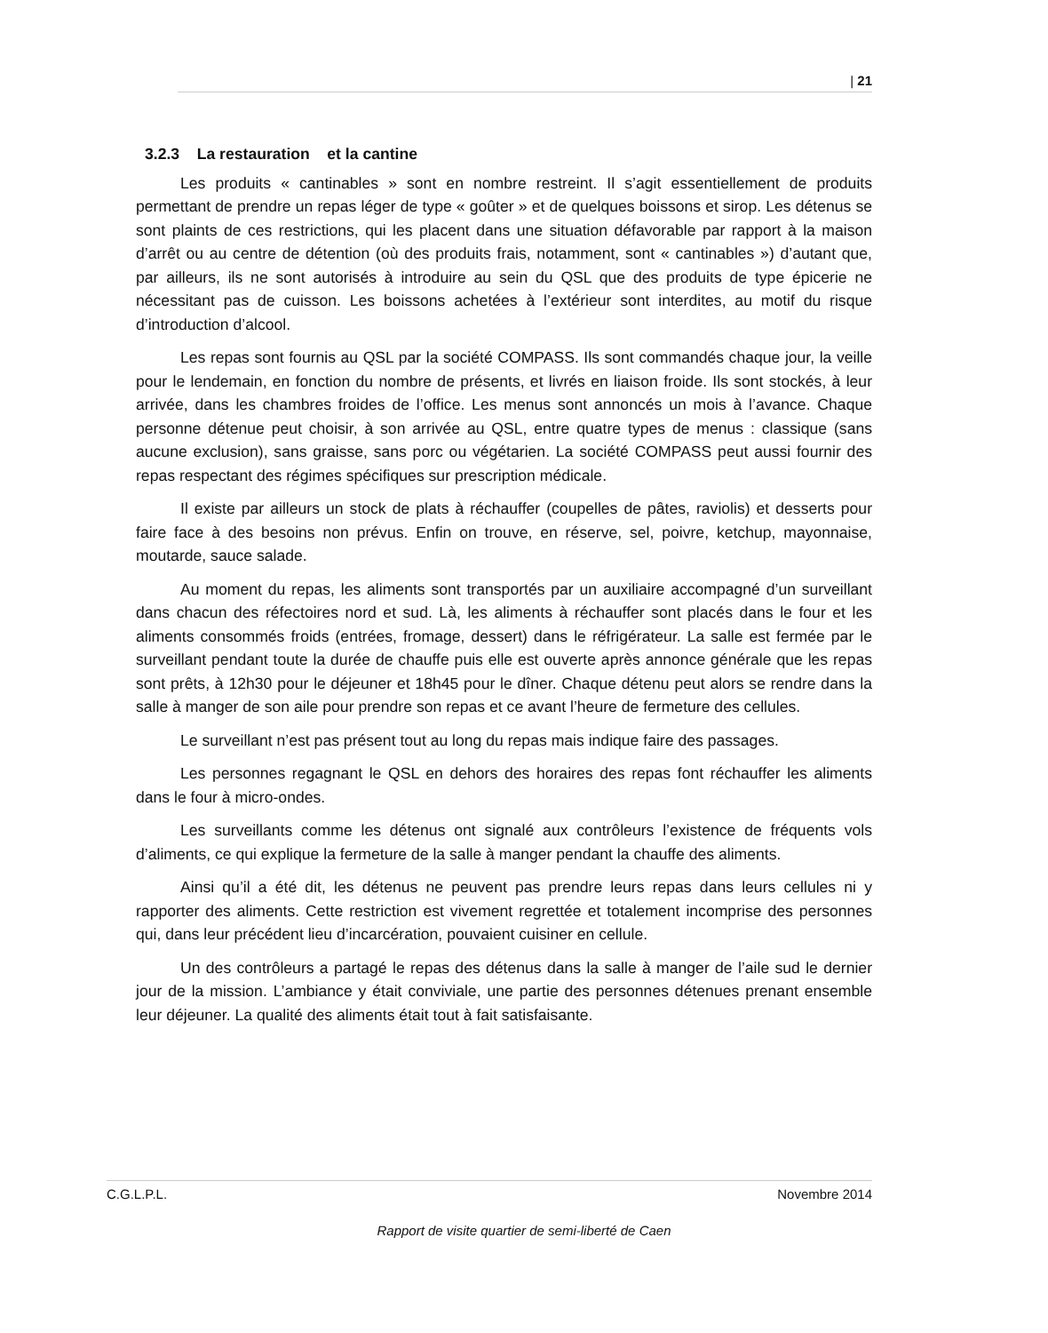| 21
3.2.3 La restauration et la cantine
Les produits « cantinables » sont en nombre restreint. Il s’agit essentiellement de produits permettant de prendre un repas léger de type « goûter » et de quelques boissons et sirop. Les détenus se sont plaints de ces restrictions, qui les placent dans une situation défavorable par rapport à la maison d’arrêt ou au centre de détention (où des produits frais, notamment, sont « cantinables ») d’autant que, par ailleurs, ils ne sont autorisés à introduire au sein du QSL que des produits de type épicerie ne nécessitant pas de cuisson. Les boissons achetées à l’extérieur sont interdites, au motif du risque d’introduction d’alcool.
Les repas sont fournis au QSL par la société COMPASS. Ils sont commandés chaque jour, la veille pour le lendemain, en fonction du nombre de présents, et livrés en liaison froide. Ils sont stockés, à leur arrivée, dans les chambres froides de l’office. Les menus sont annoncés un mois à l’avance. Chaque personne détenue peut choisir, à son arrivée au QSL, entre quatre types de menus : classique (sans aucune exclusion), sans graisse, sans porc ou végétarien. La société COMPASS peut aussi fournir des repas respectant des régimes spécifiques sur prescription médicale.
Il existe par ailleurs un stock de plats à réchauffer (coupelles de pâtes, raviolis) et desserts pour faire face à des besoins non prévus. Enfin on trouve, en réserve, sel, poivre, ketchup, mayonnaise, moutarde, sauce salade.
Au moment du repas, les aliments sont transportés par un auxiliaire accompagné d’un surveillant dans chacun des réfectoires nord et sud. Là, les aliments à réchauffer sont placés dans le four et les aliments consommés froids (entrées, fromage, dessert) dans le réfrigérateur. La salle est fermée par le surveillant pendant toute la durée de chauffe puis elle est ouverte après annonce générale que les repas sont prêts, à 12h30 pour le déjeuner et 18h45 pour le dîner. Chaque détenu peut alors se rendre dans la salle à manger de son aile pour prendre son repas et ce avant l’heure de fermeture des cellules.
Le surveillant n’est pas présent tout au long du repas mais indique faire des passages.
Les personnes regagnant le QSL en dehors des horaires des repas font réchauffer les aliments dans le four à micro-ondes.
Les surveillants comme les détenus ont signalé aux contrôleurs l’existence de fréquents vols d’aliments, ce qui explique la fermeture de la salle à manger pendant la chauffe des aliments.
Ainsi qu’il a été dit, les détenus ne peuvent pas prendre leurs repas dans leurs cellules ni y rapporter des aliments. Cette restriction est vivement regrettée et totalement incomprise des personnes qui, dans leur précédent lieu d’incarcération, pouvaient cuisiner en cellule.
Un des contrôleurs a partagé le repas des détenus dans la salle à manger de l’aile sud le dernier jour de la mission. L’ambiance y était conviviale, une partie des personnes détenues prenant ensemble leur déjeuner. La qualité des aliments était tout à fait satisfaisante.
C.G.L.P.L. Novembre 2014
Rapport de visite quartier de semi-liberté de Caen